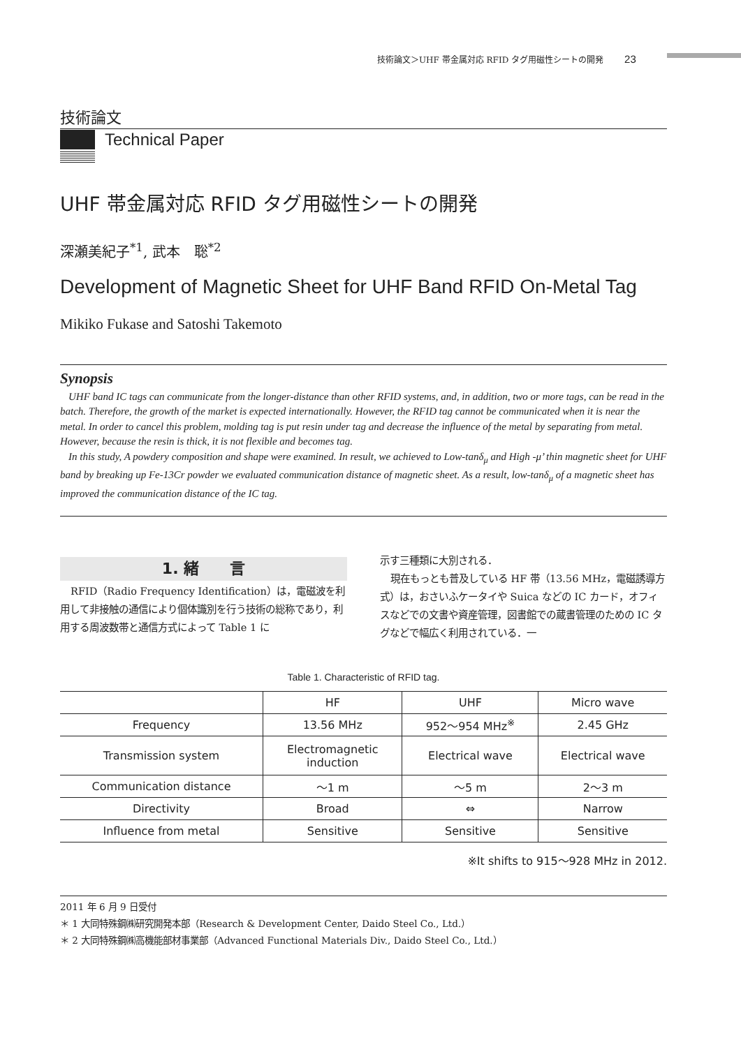技術論文＞UHF 帯金属対応 RFID タグ用磁性シートの開発 23
技術論文
Technical Paper
UHF 帯金属対応 RFID タグ用磁性シートの開発
深瀬美紀子<sup>*1</sup>, 武本　聡<sup>*2</sup>
Development of Magnetic Sheet for UHF Band RFID On-Metal Tag
Mikiko Fukase and Satoshi Takemoto
Synopsis
UHF band IC tags can communicate from the longer-distance than other RFID systems, and, in addition, two or more tags, can be read in the batch. Therefore, the growth of the market is expected internationally. However, the RFID tag cannot be communicated when it is near the metal. In order to cancel this problem, molding tag is put resin under tag and decrease the influence of the metal by separating from metal. However, because the resin is thick, it is not flexible and becomes tag.
In this study, A powdery composition and shape were examined. In result, we achieved to Low-tanδ<sub>μ</sub> and High -μ’ thin magnetic sheet for UHF band by breaking up Fe-13Cr powder we evaluated communication distance of magnetic sheet. As a result, low-tanδ<sub>μ</sub> of a magnetic sheet has improved the communication distance of the IC tag.
1. 緒　　言
RFID（Radio Frequency Identification）は，電磁波を利用して非接触の通信により個体識別を行う技術の総称であり，利用する周波数帯と通信方式によって Table 1 に
示す三種類に大別される．
現在もっとも普及している HF 帯（13.56 MHz，電磁誘導方式）は，おさいふケータイや Suica などの IC カード，オフィスなどでの文書や資産管理，図書館での蔵書管理のための IC タグなどで幅広く利用されている．一
Table 1. Characteristic of RFID tag.
| | HF | UHF | Micro wave |
| --- | --- | --- | --- |
| Frequency | 13.56 MHz | 952～954 MHz<sup>※</sup> | 2.45 GHz |
| Transmission system | Electromagnetic induction | Electrical wave | Electrical wave |
| Communication distance | ～1 m | ～5 m | 2～3 m |
| Directivity | Broad | ⇔ | Narrow |
| Influence from metal | Sensitive | Sensitive | Sensitive |
※It shifts to 915～928 MHz in 2012.
2011 年 6 月 9 日受付
＊ 1 大同特殊鋼㈱研究開発本部（Research & Development Center, Daido Steel Co., Ltd.）
＊ 2 大同特殊鋼㈱高機能部材事業部（Advanced Functional Materials Div., Daido Steel Co., Ltd.）